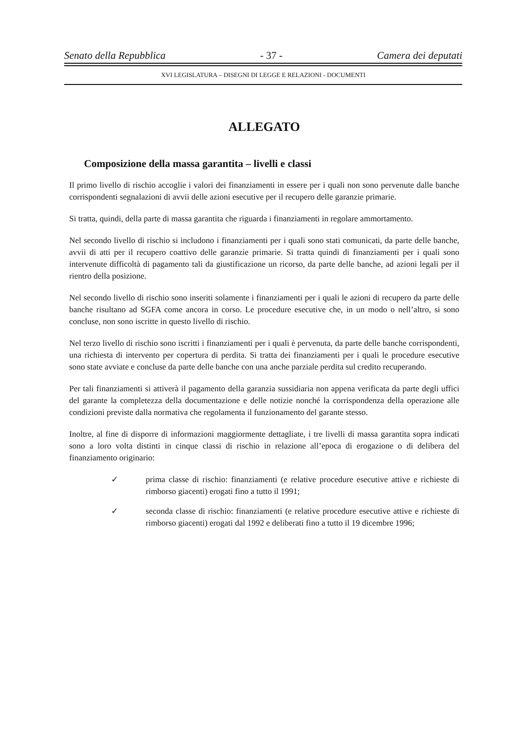Senato della Repubblica - 37 - Camera dei deputati
XVI LEGISLATURA – DISEGNI DI LEGGE E RELAZIONI - DOCUMENTI
ALLEGATO
Composizione della massa garantita – livelli e classi
Il primo livello di rischio accoglie i valori dei finanziamenti in essere per i quali non sono pervenute dalle banche corrispondenti segnalazioni di avvii delle azioni esecutive per il recupero delle garanzie primarie.
Si tratta, quindi, della parte di massa garantita che riguarda i finanziamenti in regolare ammortamento.
Nel secondo livello di rischio si includono i finanziamenti per i quali sono stati comunicati, da parte delle banche, avvii di atti per il recupero coattivo delle garanzie primarie. Si tratta quindi di finanziamenti per i quali sono intervenute difficoltà di pagamento tali da giustificazione un ricorso, da parte delle banche, ad azioni legali per il rientro della posizione.
Nel secondo livello di rischio sono inseriti solamente i finanziamenti per i quali le azioni di recupero da parte delle banche risultano ad SGFA come ancora in corso. Le procedure esecutive che, in un modo o nell’altro, si sono concluse, non sono iscritte in questo livello di rischio.
Nel terzo livello di rischio sono iscritti i finanziamenti per i quali è pervenuta, da parte delle banche corrispondenti, una richiesta di intervento per copertura di perdita. Si tratta dei finanziamenti per i quali le procedure esecutive sono state avviate e concluse da parte delle banche con una anche parziale perdita sul credito recuperando.
Per tali finanziamenti si attiverà il pagamento della garanzia sussidiaria non appena verificata da parte degli uffici del garante la completezza della documentazione e delle notizie nonché la corrispondenza della operazione alle condizioni previste dalla normativa che regolamenta il funzionamento del garante stesso.
Inoltre, al fine di disporre di informazioni maggiormente dettagliate, i tre livelli di massa garantita sopra indicati sono a loro volta distinti in cinque classi di rischio in relazione all’epoca di erogazione o di delibera del finanziamento originario:
✓ prima classe di rischio: finanziamenti (e relative procedure esecutive attive e richieste di rimborso giacenti) erogati fino a tutto il 1991;
✓ seconda classe di rischio: finanziamenti (e relative procedure esecutive attive e richieste di rimborso giacenti) erogati dal 1992 e deliberati fino a tutto il 19 dicembre 1996;